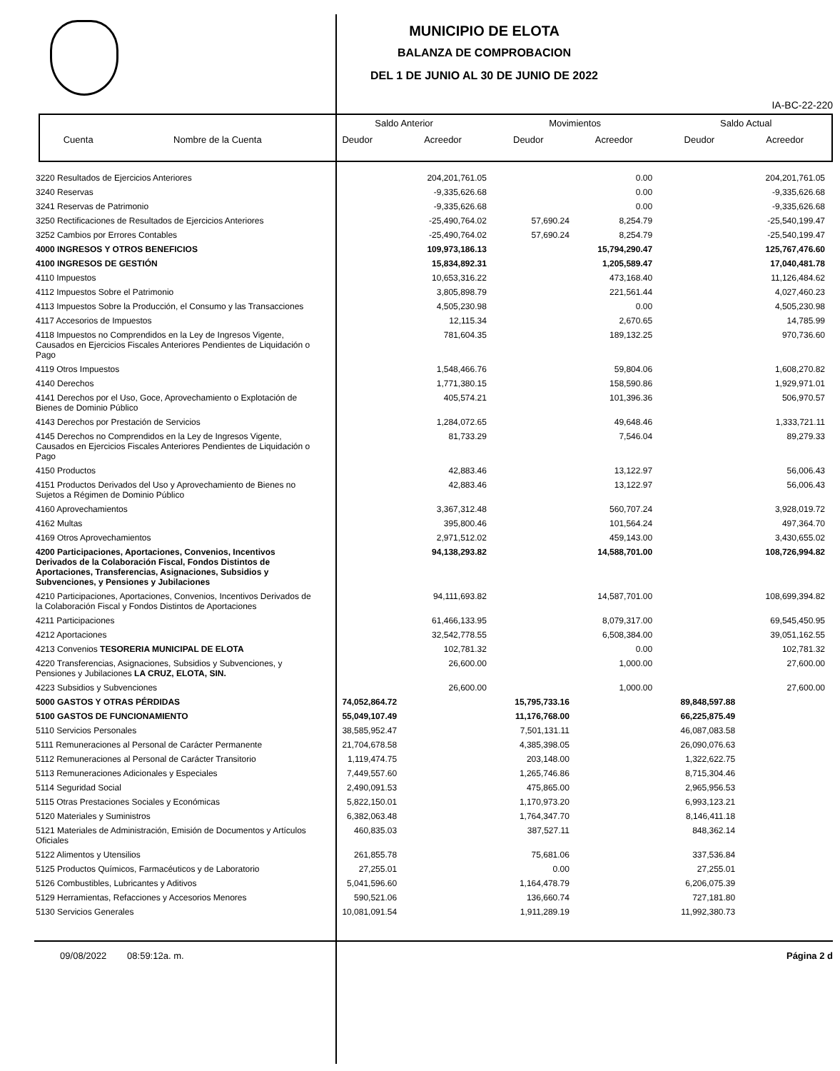MUNICIPIO DE ELOTA
BALANZA DE COMPROBACION
DEL 1 DE JUNIO AL 30 DE JUNIO DE 2022
IA-BC-22-220
| | | Saldo Anterior | | Movimientos | | Saldo Actual | |
| --- | --- | --- | --- | --- | --- | --- | --- |
| Cuenta | Nombre de la Cuenta | Deudor | Acreedor | Deudor | Acreedor | Deudor | Acreedor |
| 3220 Resultados de Ejercicios Anteriores | | 204,201,761.05 | | 0.00 | | 204,201,761.05 |
| 3240 Reservas | | -9,335,626.68 | | 0.00 | | -9,335,626.68 |
| 3241 Reservas de Patrimonio | | -9,335,626.68 | | 0.00 | | -9,335,626.68 |
| 3250 Rectificaciones de Resultados de Ejercicios Anteriores | | -25,490,764.02 | 57,690.24 | 8,254.79 | | -25,540,199.47 |
| 3252 Cambios por Errores Contables | | -25,490,764.02 | 57,690.24 | 8,254.79 | | -25,540,199.47 |
| 4000 INGRESOS Y OTROS BENEFICIOS | | 109,973,186.13 | | 15,794,290.47 | | 125,767,476.60 |
| 4100 INGRESOS DE GESTIÓN | | 15,834,892.31 | | 1,205,589.47 | | 17,040,481.78 |
| 4110 Impuestos | | 10,653,316.22 | | 473,168.40 | | 11,126,484.62 |
| 4112 Impuestos Sobre el Patrimonio | | 3,805,898.79 | | 221,561.44 | | 4,027,460.23 |
| 4113 Impuestos Sobre la Producción, el Consumo y las Transacciones | | 4,505,230.98 | | 0.00 | | 4,505,230.98 |
| 4117 Accesorios de Impuestos | | 12,115.34 | | 2,670.65 | | 14,785.99 |
| 4118 Impuestos no Comprendidos en la Ley de Ingresos Vigente, Causados en Ejercicios Fiscales Anteriores Pendientes de Liquidación o Pago | | 781,604.35 | | 189,132.25 | | 970,736.60 |
| 4119 Otros Impuestos | | 1,548,466.76 | | 59,804.06 | | 1,608,270.82 |
| 4140 Derechos | | 1,771,380.15 | | 158,590.86 | | 1,929,971.01 |
| 4141 Derechos por el Uso, Goce, Aprovechamiento o Explotación de Bienes de Dominio Público | | 405,574.21 | | 101,396.36 | | 506,970.57 |
| 4143 Derechos por Prestación de Servicios | | 1,284,072.65 | | 49,648.46 | | 1,333,721.11 |
| 4145 Derechos no Comprendidos en la Ley de Ingresos Vigente, Causados en Ejercicios Fiscales Anteriores Pendientes de Liquidación o Pago | | 81,733.29 | | 7,546.04 | | 89,279.33 |
| 4150 Productos | | 42,883.46 | | 13,122.97 | | 56,006.43 |
| 4151 Productos Derivados del Uso y Aprovechamiento de Bienes no Sujetos a Régimen de Dominio Público | | 42,883.46 | | 13,122.97 | | 56,006.43 |
| 4160 Aprovechamientos | | 3,367,312.48 | | 560,707.24 | | 3,928,019.72 |
| 4162 Multas | | 395,800.46 | | 101,564.24 | | 497,364.70 |
| 4169 Otros Aprovechamientos | | 2,971,512.02 | | 459,143.00 | | 3,430,655.02 |
| 4200 Participaciones, Aportaciones, Convenios, Incentivos Derivados de la Colaboración Fiscal, Fondos Distintos de Aportaciones, Transferencias, Asignaciones, Subsidios y Subvenciones, y Pensiones y Jubilaciones | | 94,138,293.82 | | 14,588,701.00 | | 108,726,994.82 |
| 4210 Participaciones, Aportaciones, Convenios, Incentivos Derivados de la Colaboración Fiscal y Fondos Distintos de Aportaciones | | 94,111,693.82 | | 14,587,701.00 | | 108,699,394.82 |
| 4211 Participaciones | | 61,466,133.95 | | 8,079,317.00 | | 69,545,450.95 |
| 4212 Aportaciones | | 32,542,778.55 | | 6,508,384.00 | | 39,051,162.55 |
| 4213 Convenios TESORERIA MUNICIPAL DE ELOTA | | 102,781.32 | | 0.00 | | 102,781.32 |
| 4220 Transferencias, Asignaciones, Subsidios y Subvenciones, y Pensiones y Jubilaciones LA CRUZ, ELOTA, SIN. | | 26,600.00 | | 1,000.00 | | 27,600.00 |
| 4223 Subsidios y Subvenciones | | 26,600.00 | | 1,000.00 | | 27,600.00 |
| 5000 GASTOS Y OTRAS PÉRDIDAS | 74,052,864.72 | | 15,795,733.16 | | 89,848,597.88 | |
| 5100 GASTOS DE FUNCIONAMIENTO | 55,049,107.49 | | 11,176,768.00 | | 66,225,875.49 | |
| 5110 Servicios Personales | 38,585,952.47 | | 7,501,131.11 | | 46,087,083.58 | |
| 5111 Remuneraciones al Personal de Carácter Permanente | 21,704,678.58 | | 4,385,398.05 | | 26,090,076.63 | |
| 5112 Remuneraciones al Personal de Carácter Transitorio | 1,119,474.75 | | 203,148.00 | | 1,322,622.75 | |
| 5113 Remuneraciones Adicionales y Especiales | 7,449,557.60 | | 1,265,746.86 | | 8,715,304.46 | |
| 5114 Seguridad Social | 2,490,091.53 | | 475,865.00 | | 2,965,956.53 | |
| 5115 Otras Prestaciones Sociales y Económicas | 5,822,150.01 | | 1,170,973.20 | | 6,993,123.21 | |
| 5120 Materiales y Suministros | 6,382,063.48 | | 1,764,347.70 | | 8,146,411.18 | |
| 5121 Materiales de Administración, Emisión de Documentos y Artículos Oficiales | 460,835.03 | | 387,527.11 | | 848,362.14 | |
| 5122 Alimentos y Utensilios | 261,855.78 | | 75,681.06 | | 337,536.84 | |
| 5125 Productos Químicos, Farmacéuticos y de Laboratorio | 27,255.01 | | 0.00 | | 27,255.01 | |
| 5126 Combustibles, Lubricantes y Aditivos | 5,041,596.60 | | 1,164,478.79 | | 6,206,075.39 | |
| 5129 Herramientas, Refacciones y Accesorios Menores | 590,521.06 | | 136,660.74 | | 727,181.80 | |
| 5130 Servicios Generales | 10,081,091.54 | | 1,911,289.19 | | 11,992,380.73 | |
09/08/2022 08:59:12a. m. Página 2 d